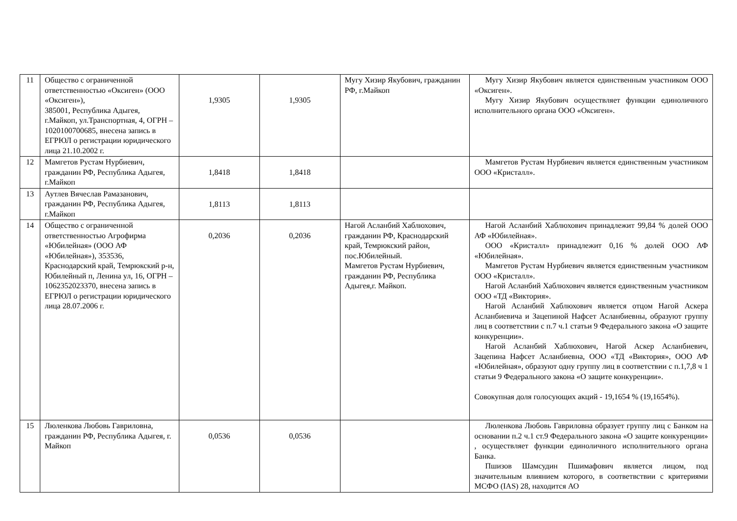| 11 | Общество с ограниченной ответственностью «Оксиген» (ООО «Оксиген»), 385001, Республика Адыгея, г.Майкоп, ул.Транспортная, 4, ОГРН – 1020100700685, внесена запись в ЕГРЮЛ о регистрации юридического лица 21.10.2002 г. | 1,9305 | 1,9305 | Мугу Хизир Якубович, гражданин РФ, г.Майкоп | Мугу Хизир Якубович является единственным участником ООО «Оксиген». Мугу Хизир Якубович осуществляет функции единоличного исполнительного органа ООО «Оксиген». |
| 12 | Мамгетов Рустам Нурбиевич, гражданин РФ, Республика Адыгея, г.Майкоп | 1,8418 | 1,8418 | | Мамгетов Рустам Нурбиевич является единственным участником ООО «Кристалл». |
| 13 | Аутлев Вячеслав Рамазанович, гражданин РФ, Республика Адыгея, г.Майкоп | 1,8113 | 1,8113 | | |
| 14 | Общество с ограниченной ответственностью Агрофирма «Юбилейная» (ООО АФ «Юбилейная»), 353536, Краснодарский край, Темрюкский р-н, Юбилейный п, Ленина ул, 16, ОГРН – 1062352023370, внесена запись в ЕГРЮЛ о регистрации юридического лица 28.07.2006 г. | 0,2036 | 0,2036 | Нагой Асланбий Хаблюхович, гражданин РФ, Краснодарский край, Темрюкский район, пос.Юбилейный. Мамгетов Рустам Нурбиевич, гражданин РФ, Республика Адыгея,г. Майкоп. | Нагой Асланбий Хаблюхович принадлежит 99,84 % долей ООО АФ «Юбилейная». ООО «Кристалл» принадлежит 0,16 % долей ООО АФ «Юбилейная». Мамгетов Рустам Нурбиевич является единственным участником ООО «Кристалл». Нагой Асланбий Хаблюхович является единственным участником ООО «ТД «Виктория». Нагой Асланбий Хаблюхович является отцом Нагой Аскера Асланбиевича и Зацепиной Нафсет Асланбиевны, образуют группу лиц в соответствии с п.7 ч.1 статьи 9 Федерального закона «О защите конкуренции». Нагой Асланбий Хаблюхович, Нагой Аскер Асланбиевич, Зацепина Нафсет Асланбиевна, ООО «ТД «Виктория», ООО АФ «Юбилейная», образуют одну группу лиц в соответствии с п.1,7,8 ч 1 статьи 9 Федерального закона «О защите конкуренции». Совокупная доля голосующих акций - 19,1654 % (19,1654%). |
| 15 | Люленкова Любовь Гавриловна, гражданин РФ, Республика Адыгея, г. Майкоп | 0,0536 | 0,0536 | | Люленкова Любовь Гавриловна образует группу лиц с Банком на основании п.2 ч.1 ст.9 Федерального закона «О защите конкуренции» , осуществляет функции единоличного исполнительного органа Банка. Пшизов Шамсудин Пшимафович является лицом, под значительным влиянием которого, в соответвствии с критериями МСФО (IAS) 28, находится АО |